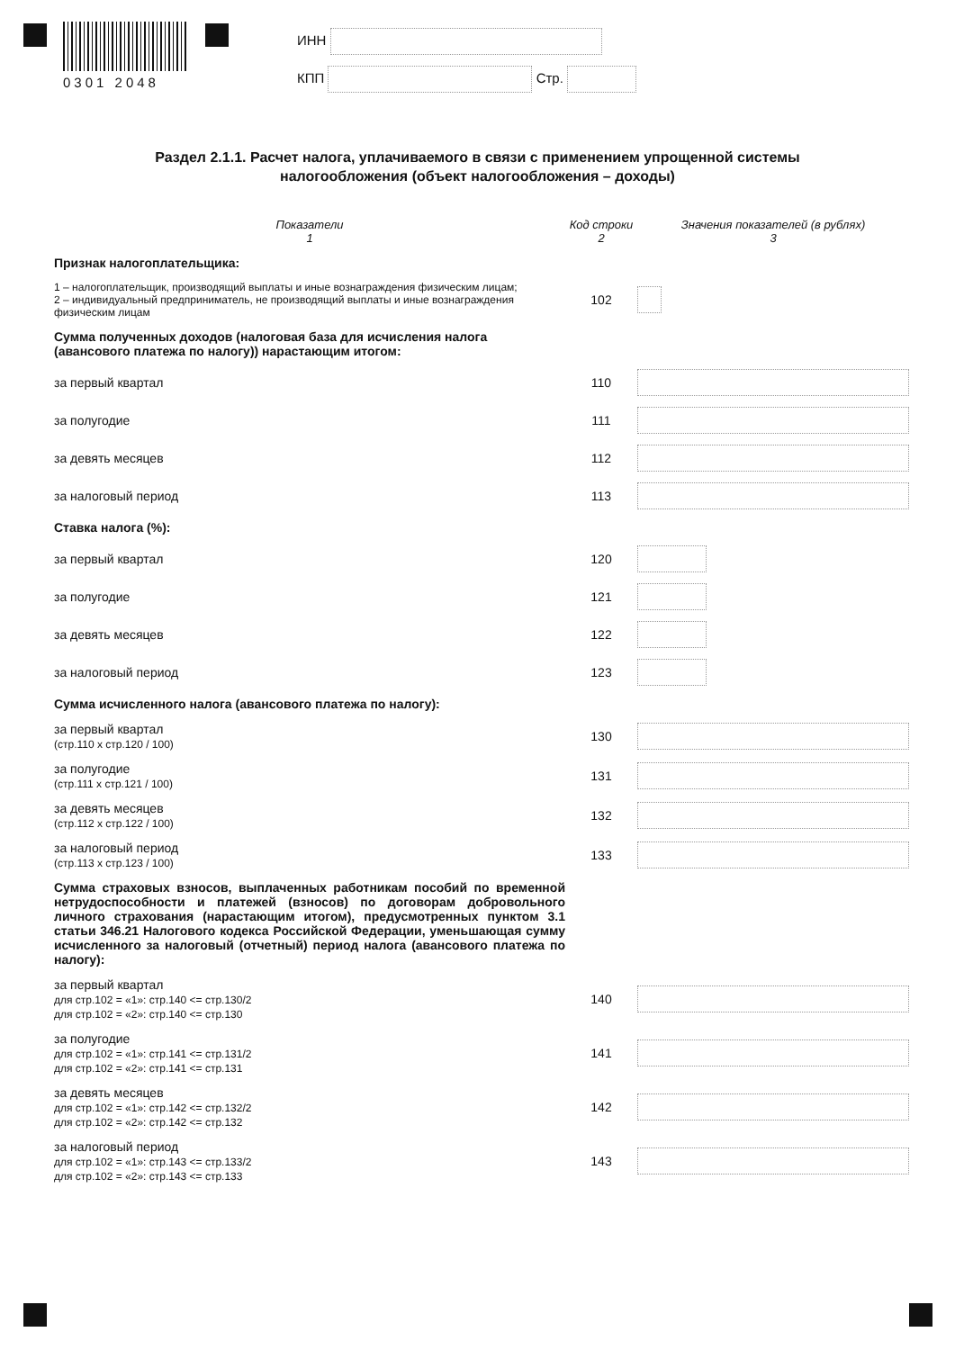0301 2048
ИНН
КПП Стр.
Раздел 2.1.1. Расчет налога, уплачиваемого в связи с применением упрощенной системы налогообложения (объект налогообложения – доходы)
| Показатели 1 | Код строки 2 | Значения показателей (в рублях) 3 |
| --- | --- | --- |
| Признак налогоплательщика: | | |
| 1 – налогоплательщик, производящий выплаты и иные вознаграждения физическим лицам; 2 – индивидуальный предприниматель, не производящий выплаты и иные вознаграждения физическим лицам | 102 | |
| Сумма полученных доходов (налоговая база для исчисления налога (авансового платежа по налогу)) нарастающим итогом: | | |
| за первый квартал | 110 | |
| за полугодие | 111 | |
| за девять месяцев | 112 | |
| за налоговый период | 113 | |
| Ставка налога (%): | | |
| за первый квартал | 120 | |
| за полугодие | 121 | |
| за девять месяцев | 122 | |
| за налоговый период | 123 | |
| Сумма исчисленного налога (авансового платежа по налогу): | | |
| за первый квартал (стр.110 х стр.120 / 100) | 130 | |
| за полугодие (стр.111 х стр.121 / 100) | 131 | |
| за девять месяцев (стр.112 х стр.122 / 100) | 132 | |
| за налоговый период (стр.113 х стр.123 / 100) | 133 | |
| Сумма страховых взносов, выплаченных работникам пособий по временной нетрудоспособности и платежей (взносов) по договорам добровольного личного страхования (нарастающим итогом), предусмотренных пунктом 3.1 статьи 346.21 Налогового кодекса Российской Федерации, уменьшающая сумму исчисленного за налоговый (отчетный) период налога (авансового платежа по налогу): | | |
| за первый квартал для стр.102 = «1»: стр.140 <= стр.130/2 для стр.102 = «2»: стр.140 <= стр.130 | 140 | |
| за полугодие для стр.102 = «1»: стр.141 <= стр.131/2 для стр.102 = «2»: стр.141 <= стр.131 | 141 | |
| за девять месяцев для стр.102 = «1»: стр.142 <= стр.132/2 для стр.102 = «2»: стр.142 <= стр.132 | 142 | |
| за налоговый период для стр.102 = «1»: стр.143 <= стр.133/2 для стр.102 = «2»: стр.143 <= стр.133 | 143 | |